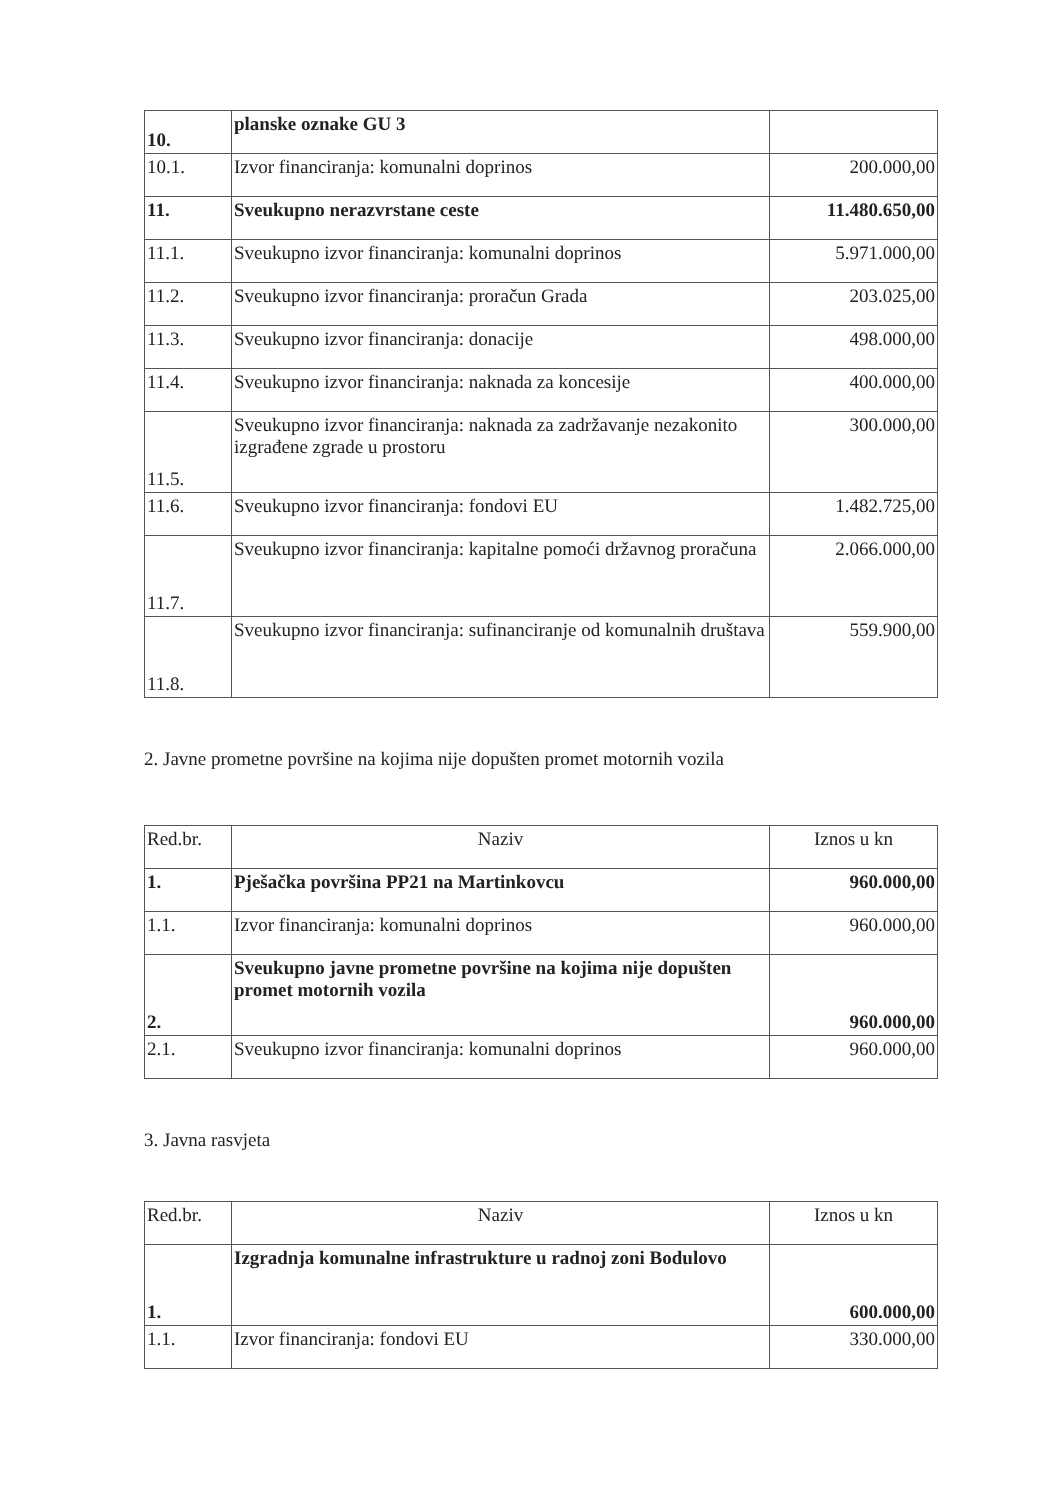| 10. | planske oznake GU 3 | |
| 10.1. | Izvor financiranja: komunalni doprinos | 200.000,00 |
| 11. | Sveukupno nerazvrstane ceste | 11.480.650,00 |
| 11.1. | Sveukupno izvor financiranja: komunalni doprinos | 5.971.000,00 |
| 11.2. | Sveukupno izvor financiranja: proračun Grada | 203.025,00 |
| 11.3. | Sveukupno izvor financiranja: donacije | 498.000,00 |
| 11.4. | Sveukupno izvor financiranja: naknada za koncesije | 400.000,00 |
| 11.5. | Sveukupno izvor financiranja: naknada za zadržavanje nezakonito izgrađene zgrade u prostoru | 300.000,00 |
| 11.6. | Sveukupno izvor financiranja: fondovi EU | 1.482.725,00 |
| 11.7. | Sveukupno izvor financiranja: kapitalne pomoći državnog proračuna | 2.066.000,00 |
| 11.8. | Sveukupno izvor financiranja: sufinanciranje od komunalnih društava | 559.900,00 |
2. Javne prometne površine na kojima nije dopušten promet motornih vozila
| Red.br. | Naziv | Iznos u kn |
| 1. | Pješačka površina PP21 na Martinkovcu | 960.000,00 |
| 1.1. | Izvor financiranja: komunalni doprinos | 960.000,00 |
| 2. | Sveukupno javne prometne površine na kojima nije dopušten promet motornih vozila | 960.000,00 |
| 2.1. | Sveukupno izvor financiranja: komunalni doprinos | 960.000,00 |
3. Javna rasvjeta
| Red.br. | Naziv | Iznos u kn |
| 1. | Izgradnja komunalne infrastrukture u radnoj zoni Bodulovo | 600.000,00 |
| 1.1. | Izvor financiranja: fondovi EU | 330.000,00 |